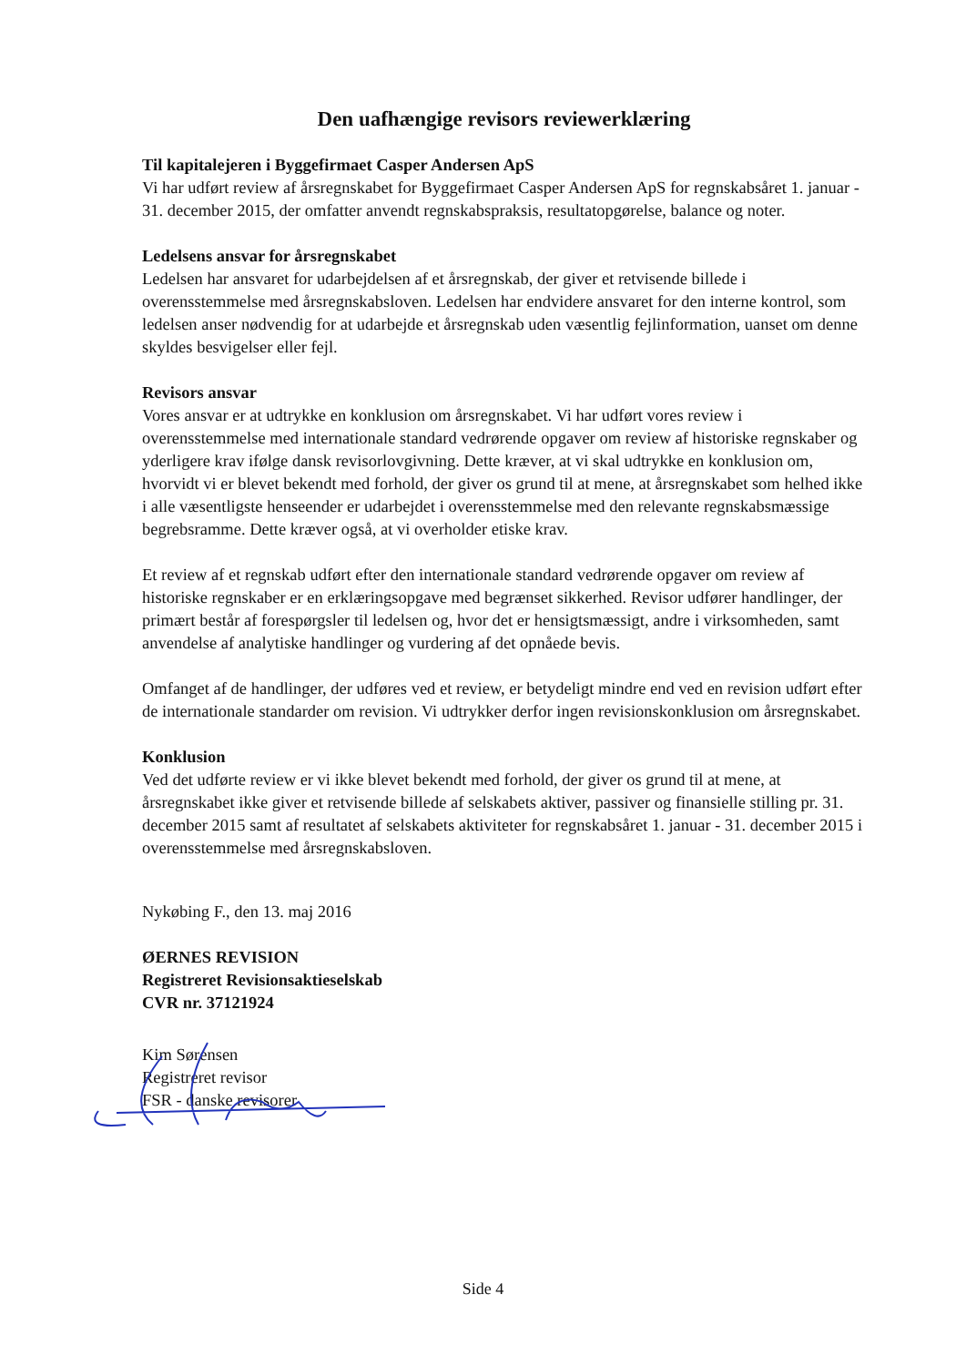Den uafhængige revisors reviewerklæring
Til kapitalejeren i Byggefirmaet Casper Andersen ApS
Vi har udført review af årsregnskabet for Byggefirmaet Casper Andersen ApS for regnskabsåret 1. januar - 31. december 2015, der omfatter anvendt regnskabspraksis, resultatopgørelse, balance og noter.
Ledelsens ansvar for årsregnskabet
Ledelsen har ansvaret for udarbejdelsen af et årsregnskab, der giver et retvisende billede i overensstemmelse med årsregnskabsloven. Ledelsen har endvidere ansvaret for den interne kontrol, som ledelsen anser nødvendig for at udarbejde et årsregnskab uden væsentlig fejlinformation, uanset om denne skyldes besvigelser eller fejl.
Revisors ansvar
Vores ansvar er at udtrykke en konklusion om årsregnskabet. Vi har udført vores review i overensstemmelse med internationale standard vedrørende opgaver om review af historiske regnskaber og yderligere krav ifølge dansk revisorlovgivning. Dette kræver, at vi skal udtrykke en konklusion om, hvorvidt vi er blevet bekendt med forhold, der giver os grund til at mene, at årsregnskabet som helhed ikke i alle væsentligste henseender er udarbejdet i overensstemmelse med den relevante regnskabsmæssige begrebsramme. Dette kræver også, at vi overholder etiske krav.
Et review af et regnskab udført efter den internationale standard vedrørende opgaver om review af historiske regnskaber er en erklæringsopgave med begrænset sikkerhed. Revisor udfører handlinger, der primært består af forespørgsler til ledelsen og, hvor det er hensigtsmæssigt, andre i virksomheden, samt anvendelse af analytiske handlinger og vurdering af det opnåede bevis.
Omfanget af de handlinger, der udføres ved et review, er betydeligt mindre end ved en revision udført efter de internationale standarder om revision. Vi udtrykker derfor ingen revisionskonklusion om årsregnskabet.
Konklusion
Ved det udførte review er vi ikke blevet bekendt med forhold, der giver os grund til at mene, at årsregnskabet ikke giver et retvisende billede af selskabets aktiver, passiver og finansielle stilling pr. 31. december 2015 samt af resultatet af selskabets aktiviteter for regnskabsåret 1. januar - 31. december 2015 i overensstemmelse med årsregnskabsloven.
Nykøbing F., den 13. maj 2016
ØERNES REVISION
Registreret Revisionsaktieselskab
CVR nr. 37121924
Kim Sørensen
Registreret revisor
FSR - danske revisorer
Side 4